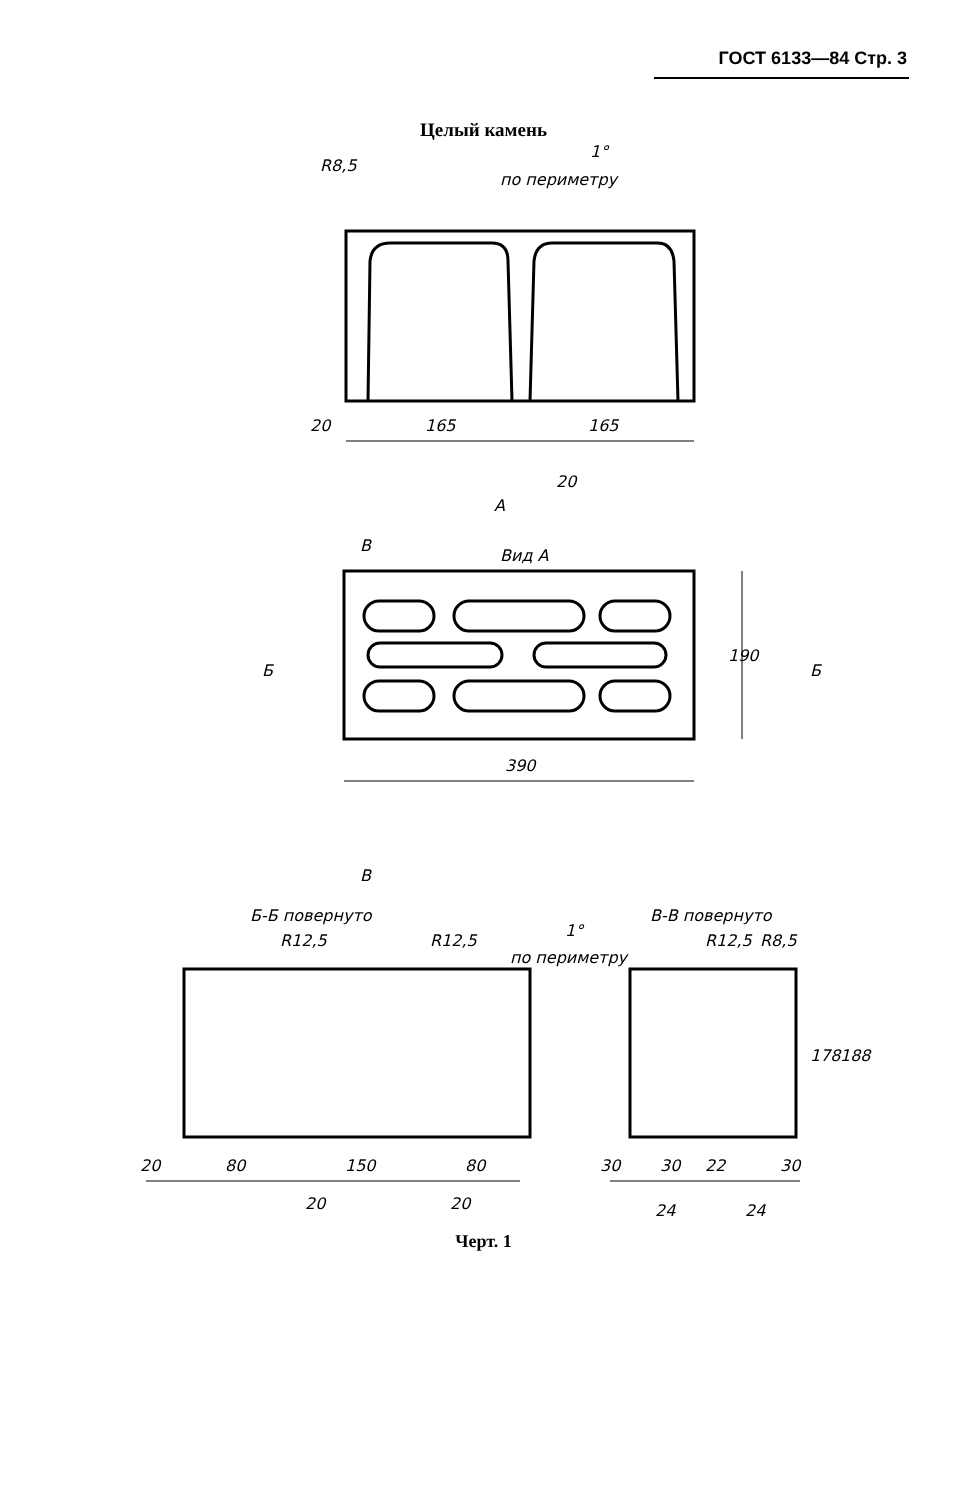ГОСТ 6133—84 Стр. 3
Целый камень
R8,5
1°
по периметру
20
165
165
20
A
В
Вид А
Б
Б
190
390
В
Б-Б повернуто
В-В повернуто
1°
по периметру
R12,5
R12,5
R12,5
R8,5
178
188
20
80
150
80
20
20
30
30
22
30
24
24
Черт. 1